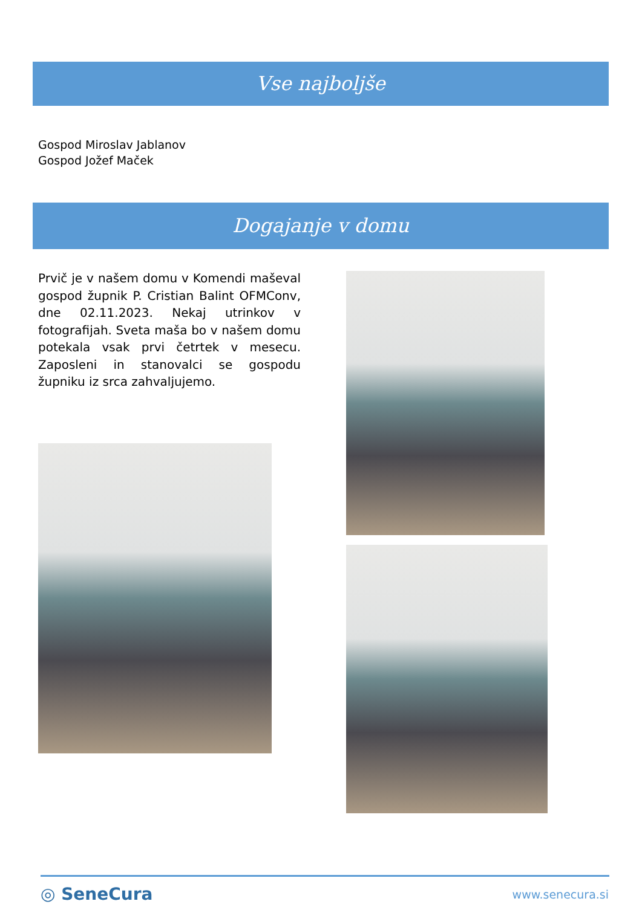Vse najboljše
Gospod Miroslav Jablanov
Gospod Jožef Maček
Dogajanje v domu
Prvič je v našem domu v Komendi maševal gospod župnik P. Cristian Balint OFMConv, dne 02.11.2023. Nekaj utrinkov v fotografijah. Sveta maša bo v našem domu potekala vsak prvi četrtek v mesecu. Zaposleni in stanovalci se gospodu župniku iz srca zahvaljujemo.
◎ SeneCura www.senecura.si